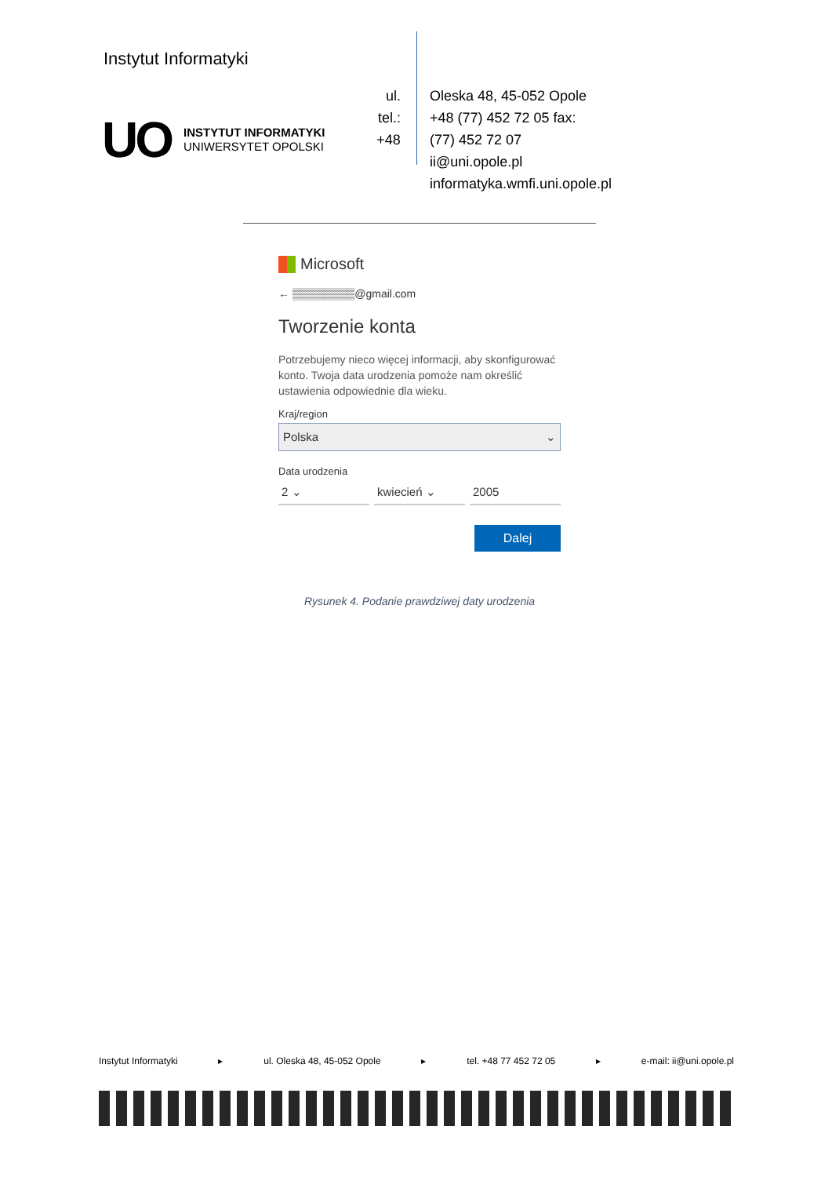Instytut Informatyki
UO
INSTYTUT INFORMATYKI
UNIWERSYTET OPOLSKI
ul.
tel.:
+48
Oleska 48, 45-052 Opole
+48 (77) 452 72 05 fax:
(77) 452 72 07
ii@uni.opole.pl
informatyka.wmfi.uni.opole.pl
Microsoft
← ▒▒▒▒▒▒▒▒@gmail.com
Tworzenie konta
Potrzebujemy nieco więcej informacji, aby skonfigurować konto. Twoja data urodzenia pomoże nam określić ustawienia odpowiednie dla wieku.
Kraj/region
Polska ⌄
Data urodzenia
2 ⌄ kwiecień ⌄ 2005
Dalej
Rysunek 4. Podanie prawdziwej daty urodzenia
Instytut Informatyki ▸ ul. Oleska 48, 45-052 Opole ▸ tel. +48 77 452 72 05 ▸ e-mail: ii@uni.opole.pl